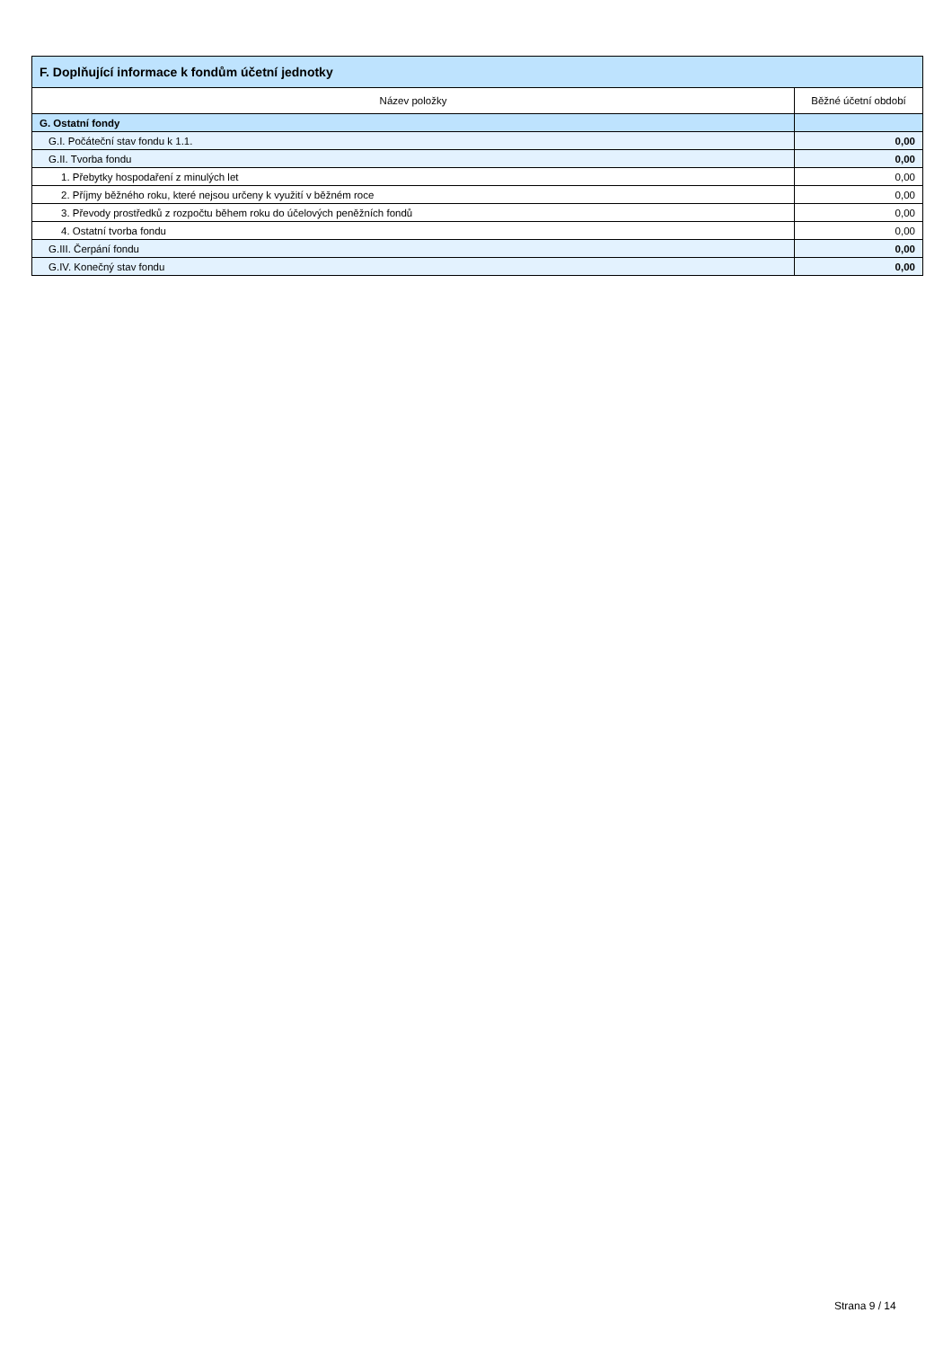| F. Doplňující informace k fondům účetní jednotky | |
| Název položky | Běžné účetní období |
| G. Ostatní fondy | |
| G.I. Počáteční stav fondu k 1.1. | 0,00 |
| G.II. Tvorba fondu | 0,00 |
| 1. Přebytky hospodaření z minulých let | 0,00 |
| 2. Příjmy běžného roku, které nejsou určeny k využití v běžném roce | 0,00 |
| 3. Převody prostředků z rozpočtu během roku do účelových peněžních fondů | 0,00 |
| 4. Ostatní tvorba fondu | 0,00 |
| G.III. Čerpání fondu | 0,00 |
| G.IV. Konečný stav fondu | 0,00 |
Strana 9 / 14